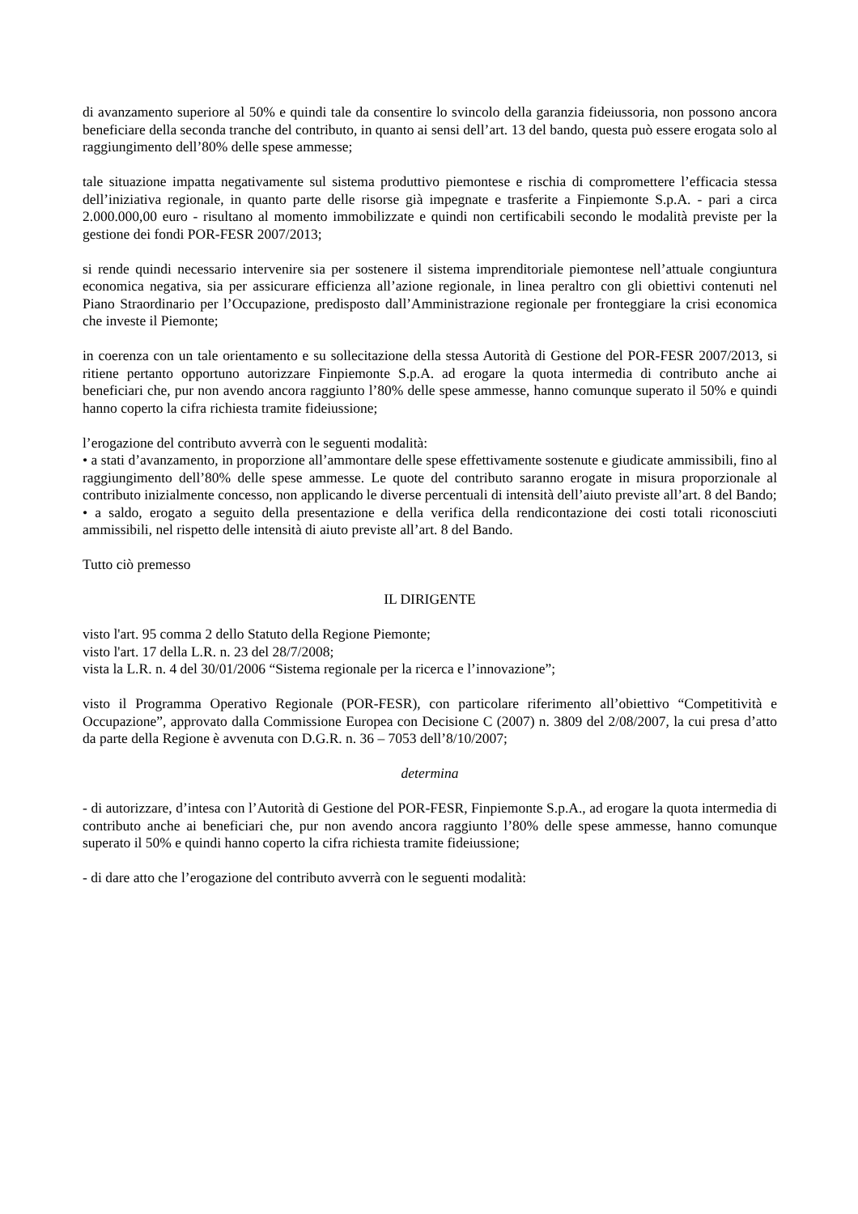di avanzamento superiore al 50% e quindi tale da consentire lo svincolo della garanzia fideiussoria, non possono ancora beneficiare della seconda tranche del contributo, in quanto ai sensi dell’art. 13 del bando, questa può essere erogata solo al raggiungimento dell’80% delle spese ammesse;
tale situazione impatta negativamente sul sistema produttivo piemontese e rischia di compromettere l’efficacia stessa dell’iniziativa regionale, in quanto parte delle risorse già impegnate e trasferite a Finpiemonte S.p.A. - pari a circa 2.000.000,00 euro - risultano al momento immobilizzate e quindi non certificabili secondo le modalità previste per la gestione dei fondi POR-FESR 2007/2013;
si rende quindi necessario intervenire sia per sostenere il sistema imprenditoriale piemontese nell’attuale congiuntura economica negativa, sia per assicurare efficienza all’azione regionale, in linea peraltro con gli obiettivi contenuti nel Piano Straordinario per l’Occupazione, predisposto dall’Amministrazione regionale per fronteggiare la crisi economica che investe il Piemonte;
in coerenza con un tale orientamento e su sollecitazione della stessa Autorità di Gestione del POR-FESR 2007/2013, si ritiene pertanto opportuno autorizzare Finpiemonte S.p.A. ad erogare la quota intermedia di contributo anche ai beneficiari che, pur non avendo ancora raggiunto l’80% delle spese ammesse, hanno comunque superato il 50% e quindi hanno coperto la cifra richiesta tramite fideiussione;
l’erogazione del contributo avverrà con le seguenti modalità:
• a stati d’avanzamento, in proporzione all’ammontare delle spese effettivamente sostenute e giudicate ammissibili, fino al raggiungimento dell’80% delle spese ammesse. Le quote del contributo saranno erogate in misura proporzionale al contributo inizialmente concesso, non applicando le diverse percentuali di intensità dell’aiuto previste all’art. 8 del Bando;
• a saldo, erogato a seguito della presentazione e della verifica della rendicontazione dei costi totali riconosciuti ammissibili, nel rispetto delle intensità di aiuto previste all’art. 8 del Bando.
Tutto ciò premesso
IL DIRIGENTE
visto l'art. 95 comma 2 dello Statuto della Regione Piemonte;
visto l'art. 17 della L.R. n. 23 del 28/7/2008;
vista la L.R. n. 4 del 30/01/2006 “Sistema regionale per la ricerca e l’innovazione”;
visto il Programma Operativo Regionale (POR-FESR), con particolare riferimento all’obiettivo “Competitività e Occupazione”, approvato dalla Commissione Europea con Decisione C (2007) n. 3809 del 2/08/2007, la cui presa d’atto da parte della Regione è avvenuta con D.G.R. n. 36 – 7053 dell’8/10/2007;
determina
- di autorizzare, d’intesa con l’Autorità di Gestione del POR-FESR, Finpiemonte S.p.A., ad erogare la quota intermedia di contributo anche ai beneficiari che, pur non avendo ancora raggiunto l’80% delle spese ammesse, hanno comunque superato il 50% e quindi hanno coperto la cifra richiesta tramite fideiussione;
- di dare atto che l’erogazione del contributo avverrà con le seguenti modalità: